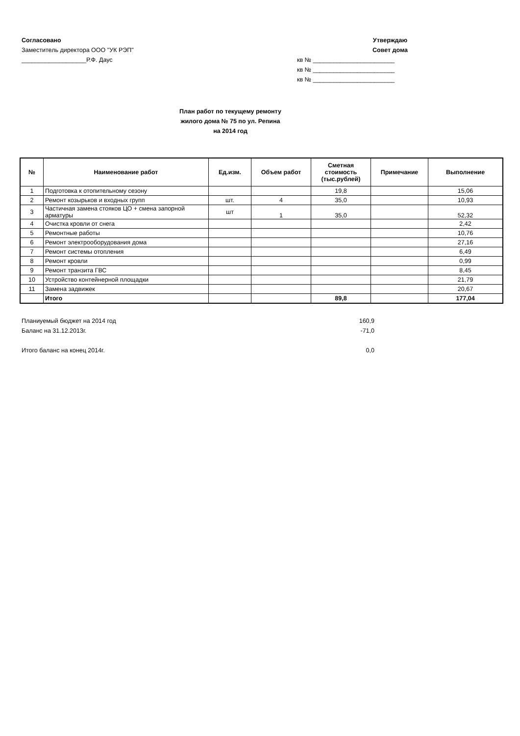Согласовано
Заместитель директора ООО "УК РЭП"
___________________Р.Ф. Даус
Утверждаю
Совет дома
кв № ________________________
кв № ________________________
кв № ________________________
План работ по текущему ремонту
жилого дома № 75 по ул. Репина
на 2014 год
| № | Наименование работ | Ед.изм. | Объем работ | Сметная стоимость (тыс.рублей) | Примечание | Выполнение |
| --- | --- | --- | --- | --- | --- | --- |
| 1 | Подготовка к отопительному сезону | | | 19,8 | | 15,06 |
| 2 | Ремонт козырьков и входных групп | шт. | 4 | 35,0 | | 10,93 |
| 3 | Частичная замена стояков ЦО + смена запорной арматуры | шт | 1 | 35,0 | | 52,32 |
| 4 | Очистка кровли от снега | | | | | 2,42 |
| 5 | Ремонтные работы | | | | | 10,76 |
| 6 | Ремонт электрооборудования дома | | | | | 27,16 |
| 7 | Ремонт системы отопления | | | | | 6,49 |
| 8 | Ремонт кровли | | | | | 0,99 |
| 9 | Ремонт транзита ГВС | | | | | 8,45 |
| 10 | Устройство контейнерной площадки | | | | | 21,79 |
| 11 | Замена задвижек | | | | | 20,67 |
| | Итого | | | 89,8 | | 177,04 |
Планиуемый бюджет на 2014 год 160,9
Баланс на 31.12.2013г. -71,0
Итого баланс на конец 2014г. 0,0